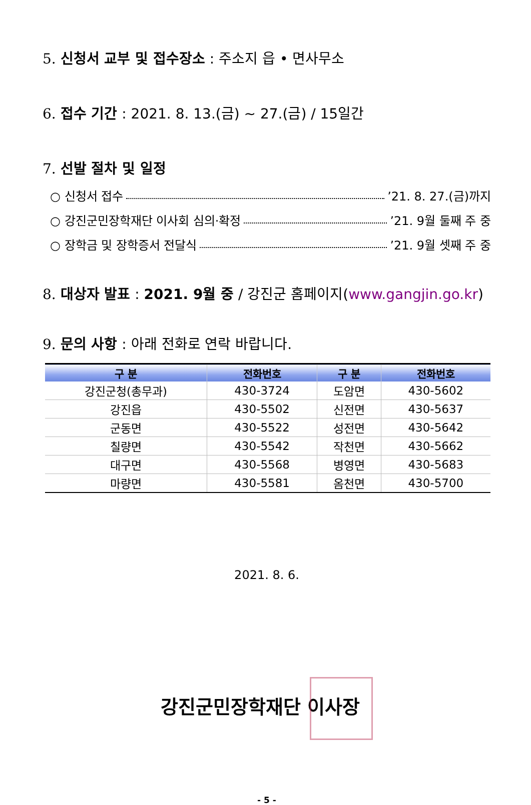5. 신청서 교부 및 접수장소 : 주소지 읍 • 면사무소
6. 접수 기간 : 2021. 8. 13.(금) ~ 27.(금) / 15일간
7. 선발 절차 및 일정
○ 신청서 접수 ’21. 8. 27.(금)까지
○ 강진군민장학재단 이사회 심의·확정 ’21. 9월 둘째 주 중
○ 장학금 및 장학증서 전달식 ’21. 9월 셋째 주 중
8. 대상자 발표 : 2021. 9월 중 / 강진군 홈페이지(www.gangjin.go.kr)
9. 문의 사항 : 아래 전화로 연락 바랍니다.
| 구 분 | 전화번호 | 구 분 | 전화번호 |
| --- | --- | --- | --- |
| 강진군청(총무과) | 430-3724 | 도암면 | 430-5602 |
| 강진읍 | 430-5502 | 신전면 | 430-5637 |
| 군동면 | 430-5522 | 성전면 | 430-5642 |
| 칠량면 | 430-5542 | 작천면 | 430-5662 |
| 대구면 | 430-5568 | 병영면 | 430-5683 |
| 마량면 | 430-5581 | 옴천면 | 430-5700 |
2021. 8. 6.
강진군민장학재단 이사장
- 5 -